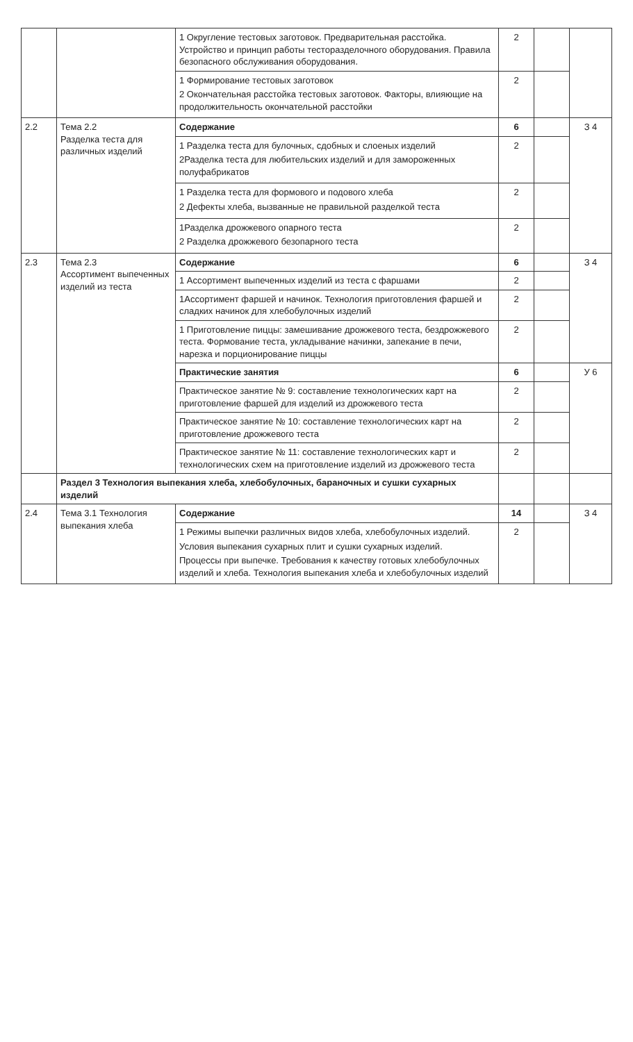| | | 1 Округление тестовых заготовок. Предварительная расстойка. Устройство и принцип работы тесторазделочного оборудования. Правила безопасного обслуживания оборудования. | 2 | | |
| | | 1 Формирование тестовых заготовок 2 Окончательная расстойка тестовых заготовок. Факторы, влияющие на продолжительность окончательной расстойки | 2 | | |
| 2.2 | Тема 2.2 Разделка теста для различных изделий | Содержание | 6 | | З 4 |
| | | 1 Разделка теста для булочных, сдобных и слоеных изделий 2Разделка теста для любительских изделий и для замороженных полуфабрикатов | 2 | | |
| | | 1 Разделка теста для формового и подового хлеба 2 Дефекты хлеба, вызванные не правильной разделкой теста | 2 | | |
| | | 1Разделка дрожжевого опарного теста 2 Разделка дрожжевого безопарного теста | 2 | | |
| 2.3 | Тема 2.3 Ассортимент выпеченных изделий из теста | Содержание | 6 | | З 4 |
| | | 1 Ассортимент выпеченных изделий из теста с фаршами | 2 | | |
| | | 1Ассортимент фаршей и начинок. Технология приготовления фаршей и сладких начинок для хлебобулочных изделий | 2 | | |
| | | 1 Приготовление пиццы: замешивание дрожжевого теста, бездрожжевого теста. Формование теста, укладывание начинки, запекание в печи, нарезка и порционирование пиццы | 2 | | |
| | | Практические занятия | 6 | | У 6 |
| | | Практическое занятие № 9: составление технологических карт на приготовление фаршей для изделий из дрожжевого теста | 2 | | |
| | | Практическое занятие № 10: составление технологических карт на приготовление дрожжевого теста | 2 | | |
| | | Практическое занятие № 11: составление технологических карт и технологических схем на приготовление изделий из дрожжевого теста | 2 | | |
| | Раздел 3 Технология выпекания хлеба, хлебобулочных, бараночных и сушки сухарных изделий | | | | |
| 2.4 | Тема 3.1 Технология выпекания хлеба | Содержание | 14 | | З 4 |
| | | 1 Режимы выпечки различных видов хлеба, хлебобулочных изделий. Условия выпекания сухарных плит и сушки сухарных изделий. Процессы при выпечке. Требования к качеству готовых хлебобулочных изделий и хлеба. Технология выпекания хлеба и хлебобулочных изделий | 2 | | |